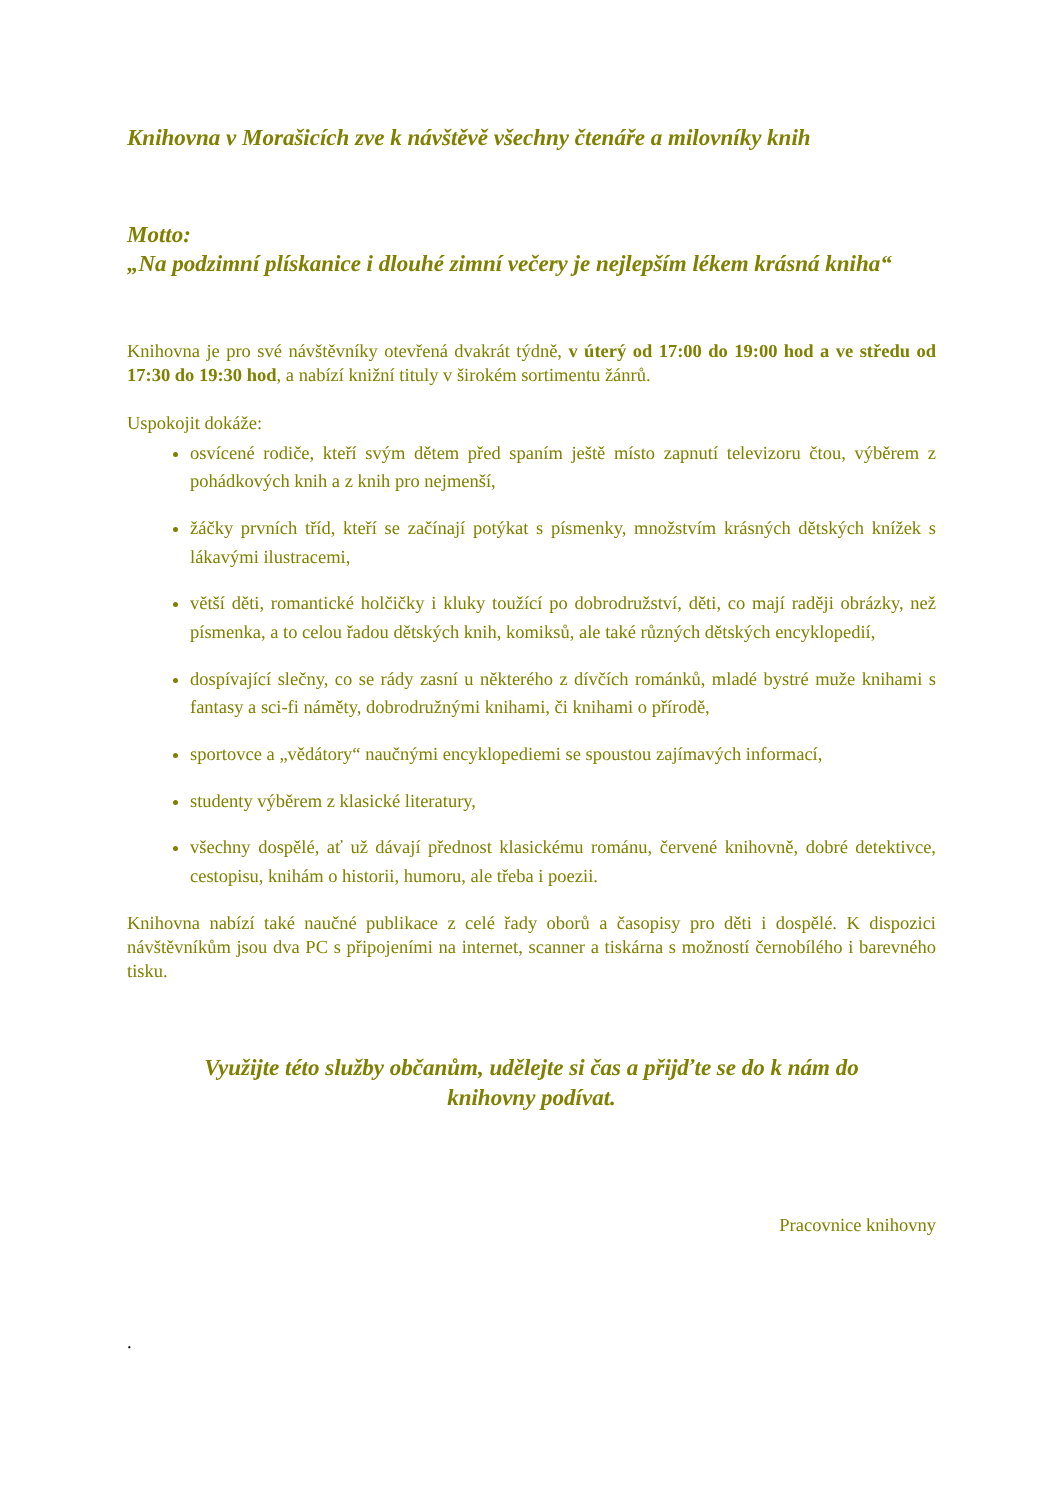Knihovna v Morašicích zve k návštěvě všechny čtenáře a milovníky knih
Motto:
„Na podzimní plískanice i dlouhé zimní večery je nejlepším lékem krásná kniha“
Knihovna je pro své návštěvníky otevřená dvakrát týdně, v úterý od 17:00 do 19:00 hod a ve středu od 17:30 do 19:30 hod, a nabízí knižní tituly v širokém sortimentu žánrů.
Uspokojit dokáže:
osvícené rodiče, kteří svým dětem před spaním ještě místo zapnutí televizoru čtou, výběrem z pohádkových knih a z knih pro nejmenší,
žáčky prvních tříd, kteří se začínají potýkat s písmenky, množstvím krásných dětských knížek s lákavými ilustracemi,
větší děti, romantické holčičky i kluky toužící po dobrodružství, děti, co mají raději obrázky, než písmenka, a to celou řadou dětských knih, komiksů, ale také různých dětských encyklopedií,
dospívající slečny, co se rády zasní u některého z dívčích románků, mladé bystré muže knihami s fantasy a sci-fi náměty, dobrodružnými knihami, či knihami o přírodě,
sportovce a „vědátory“ naučnými encyklopediemi se spoustou zajímavých informací,
studenty výběrem z klasické literatury,
všechny dospělé, ať už dávají přednost klasickému románu, červené knihovně, dobré detektivce, cestopisu, knihám o historii, humoru, ale třeba i poezii.
Knihovna nabízí také naučné publikace z celé řady oborů a časopisy pro děti i dospělé. K dispozici návštěvníkům jsou dva PC s připojeními na internet, scanner a tiskárna s možností černobílého i barevného tisku.
Využijte této služby občanům, udělejte si čas a přijďte se do k nám do knihovny podívat.
Pracovnice knihovny
.